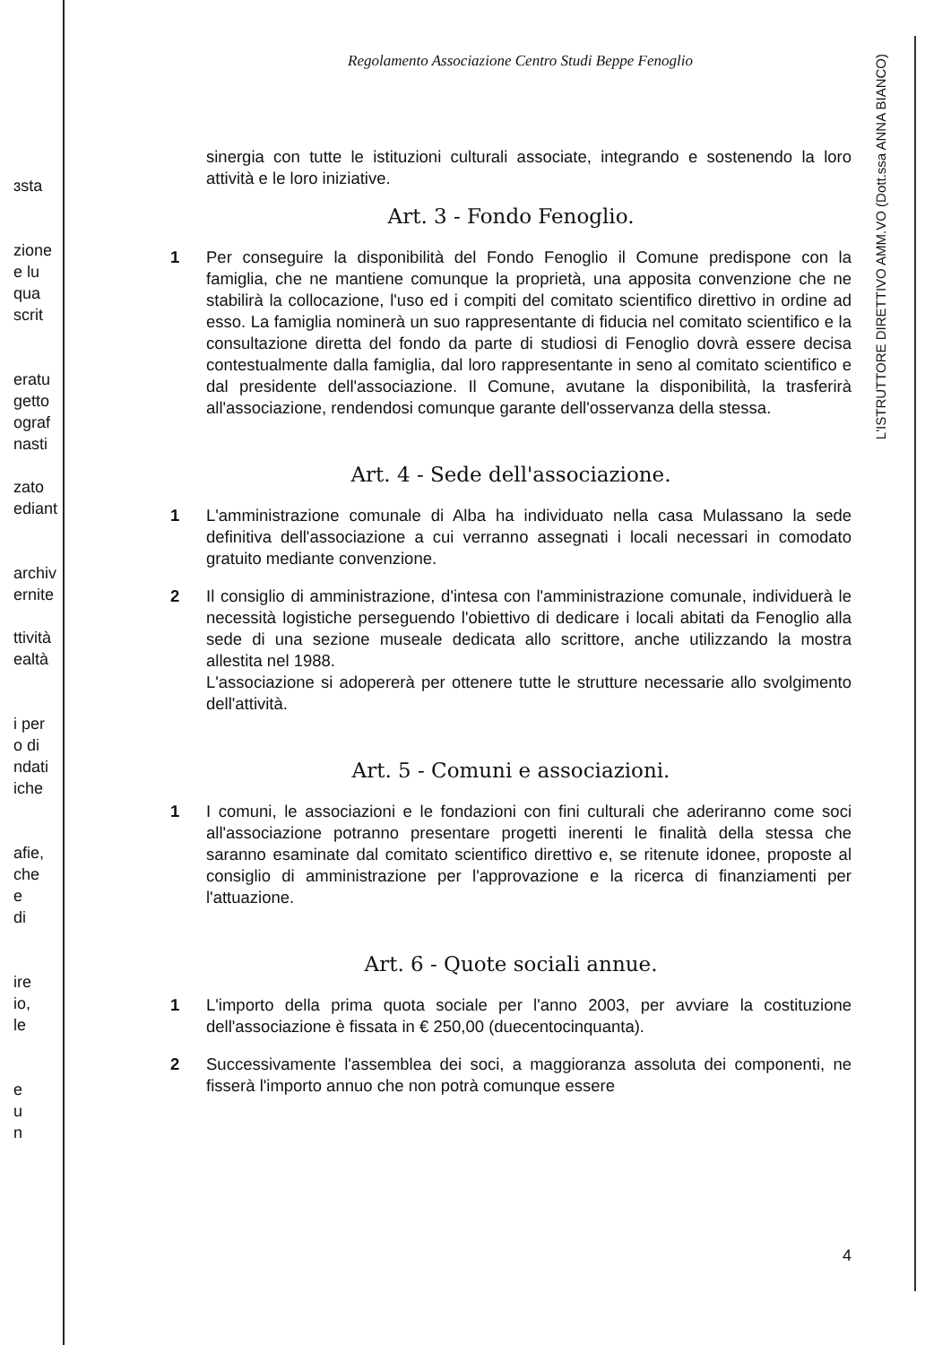ɜsta
zione
e lu
quа
scrit
eratu
getto
ograf
nasti
zato
ediant
archiv
ernite
ttività
ealtà
i per
o di
ndati
iche
afie,
che
e
di
ire
io,
le
e
u
n
L'ISTRUTTORE DIRETTIVO AMM.VO (Dott.ssa ANNA BIANCO)
Regolamento Associazione Centro Studi Beppe Fenoglio
sinergia con tutte le istituzioni culturali associate, integrando e sostenendo la loro attività e le loro iniziative.
Art. 3 - Fondo Fenoglio.
1 Per conseguire la disponibilità del Fondo Fenoglio il Comune predispone con la famiglia, che ne mantiene comunque la proprietà, una apposita convenzione che ne stabilirà la collocazione, l'uso ed i compiti del comitato scientifico direttivo in ordine ad esso. La famiglia nominerà un suo rappresentante di fiducia nel comitato scientifico e la consultazione diretta del fondo da parte di studiosi di Fenoglio dovrà essere decisa contestualmente dalla famiglia, dal loro rappresentante in seno al comitato scientifico e dal presidente dell'associazione. Il Comune, avutane la disponibilità, la trasferirà all'associazione, rendendosi comunque garante dell'osservanza della stessa.
Art. 4 - Sede dell'associazione.
1 L'amministrazione comunale di Alba ha individuato nella casa Mulassano la sede definitiva dell'associazione a cui verranno assegnati i locali necessari in comodato gratuito mediante convenzione.
2 Il consiglio di amministrazione, d'intesa con l'amministrazione comunale, individuerà le necessità logistiche perseguendo l'obiettivo di dedicare i locali abitati da Fenoglio alla sede di una sezione museale dedicata allo scrittore, anche utilizzando la mostra allestita nel 1988.
L'associazione si adopererà per ottenere tutte le strutture necessarie allo svolgimento dell'attività.
Art. 5 - Comuni e associazioni.
1 I comuni, le associazioni e le fondazioni con fini culturali che aderiranno come soci all'associazione potranno presentare progetti inerenti le finalità della stessa che saranno esaminate dal comitato scientifico direttivo e, se ritenute idonee, proposte al consiglio di amministrazione per l'approvazione e la ricerca di finanziamenti per l'attuazione.
Art. 6 - Quote sociali annue.
1 L'importo della prima quota sociale per l'anno 2003, per avviare la costituzione dell'associazione è fissata in € 250,00 (duecentocinquanta).
2 Successivamente l'assemblea dei soci, a maggioranza assoluta dei componenti, ne fisserà l'importo annuo che non potrà comunque essere
4